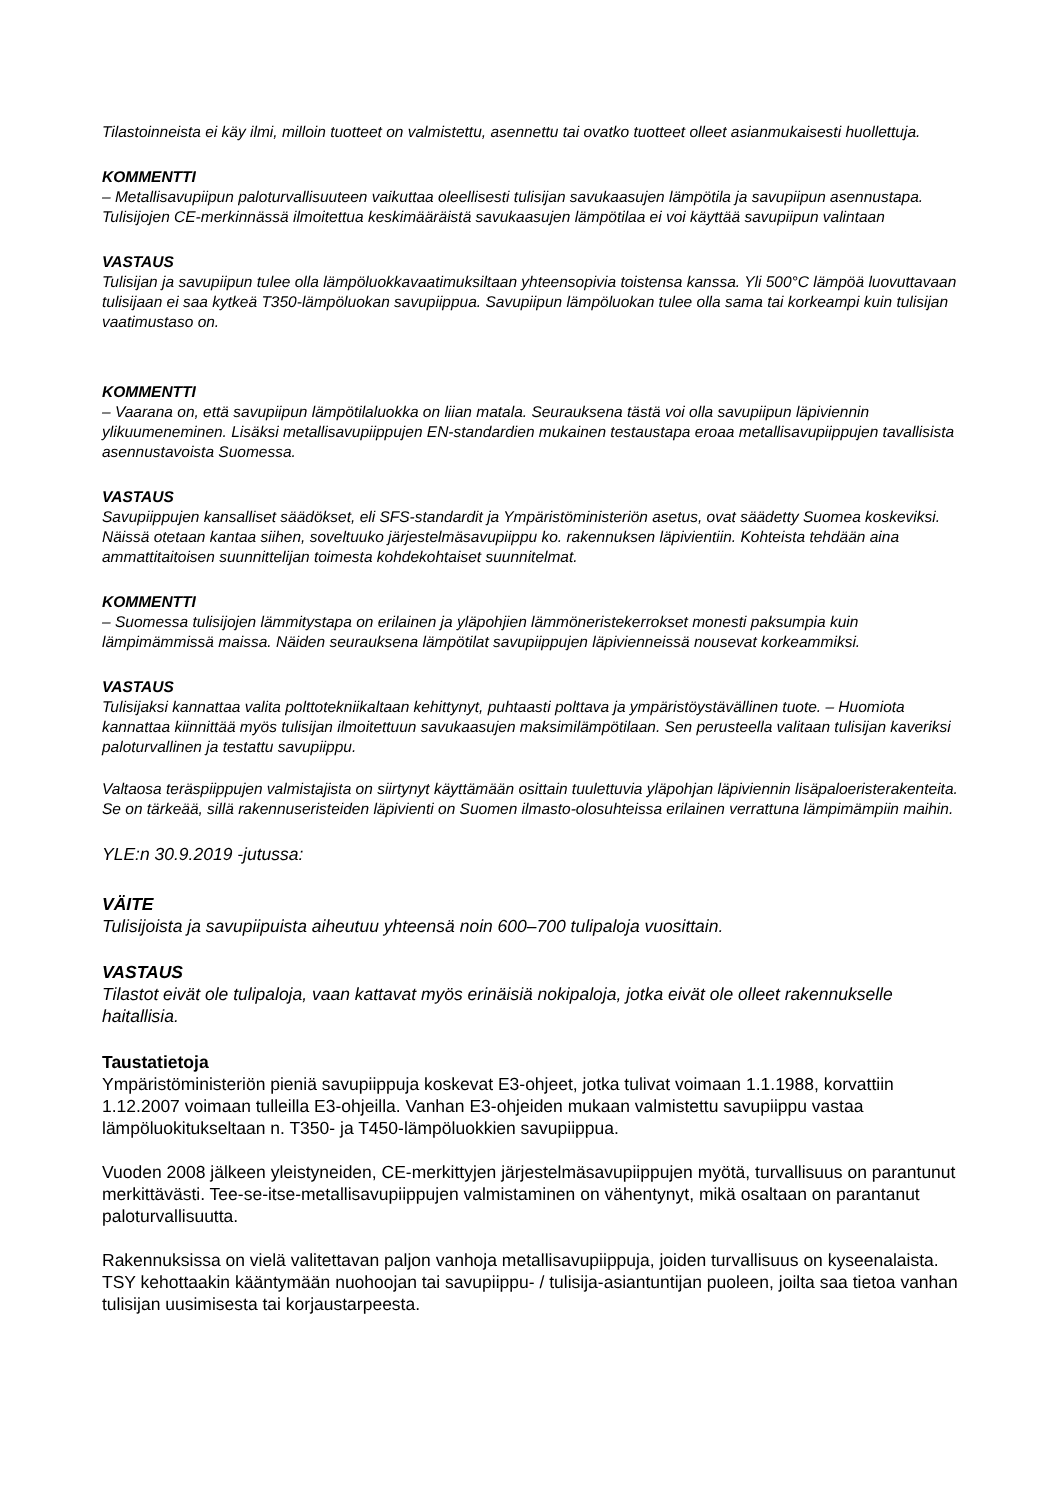Tilastoinneista ei käy ilmi, milloin tuotteet on valmistettu, asennettu tai ovatko tuotteet olleet asianmukaisesti huollettuja.
KOMMENTTI
– Metallisavupiipun paloturvallisuuteen vaikuttaa oleellisesti tulisijan savukaasujen lämpötila ja savupiipun asennustapa. Tulisijojen CE-merkinnässä ilmoitettua keskimääräistä savukaasujen lämpötilaa ei voi käyttää savupiipun valintaan
VASTAUS
Tulisijan ja savupiipun tulee olla lämpöluokkavaatimuksiltaan yhteensopivia toistensa kanssa. Yli 500°C lämpöä luovuttavaan tulisijaan ei saa kytkeä T350-lämpöluokan savupiippua. Savupiipun lämpöluokan tulee olla sama tai korkeampi kuin tulisijan vaatimustaso on.
KOMMENTTI
– Vaarana on, että savupiipun lämpötilaluokka on liian matala. Seurauksena tästä voi olla savupiipun läpiviennin ylikuumeneminen. Lisäksi metallisavupiippujen EN-standardien mukainen testaustapa eroaa metallisavupiippujen tavallisista asennustavoista Suomessa.
VASTAUS
Savupiippujen kansalliset säädökset, eli SFS-standardit ja Ympäristöministeriön asetus, ovat säädetty Suomea koskeviksi. Näissä otetaan kantaa siihen, soveltuuko järjestelmäsavupiippu ko. rakennuksen läpivientiin. Kohteista tehdään aina ammattitaitoisen suunnittelijan toimesta kohdekohtaiset suunnitelmat.
KOMMENTTI
– Suomessa tulisijojen lämmitystapa on erilainen ja yläpohjien lämmöneristekerrokset monesti paksumpia kuin lämpimämmissä maissa. Näiden seurauksena lämpötilat savupiippujen läpivienneissä nousevat korkeammiksi.
VASTAUS
Tulisijaksi kannattaa valita polttotekniikaltaan kehittynyt, puhtaasti polttava ja ympäristöystävällinen tuote. – Huomiota kannattaa kiinnittää myös tulisijan ilmoitettuun savukaasujen maksimilämpötilaan. Sen perusteella valitaan tulisijan kaveriksi paloturvallinen ja testattu savupiippu.
Valtaosa teräspiippujen valmistajista on siirtynyt käyttämään osittain tuulettuvia yläpohjan läpiviennin lisäpaloeristerakenteita. Se on tärkeää, sillä rakennuseristeiden läpivienti on Suomen ilmasto-olosuhteissa erilainen verrattuna lämpimämpiin maihin.
YLE:n 30.9.2019 -jutussa:
VÄITE
Tulisijoista ja savupiipuista aiheutuu yhteensä noin 600–700 tulipaloja vuosittain.
VASTAUS
Tilastot eivät ole tulipaloja, vaan kattavat myös erinäisiä nokipaloja, jotka eivät ole olleet rakennukselle haitallisia.
Taustatietoja
Ympäristöministeriön pieniä savupiippuja koskevat E3-ohjeet, jotka tulivat voimaan 1.1.1988, korvattiin 1.12.2007 voimaan tulleilla E3-ohjeilla. Vanhan E3-ohjeiden mukaan valmistettu savupiippu vastaa lämpöluokitukseltaan n. T350- ja T450-lämpöluokkien savupiippua.
Vuoden 2008 jälkeen yleistyneiden, CE-merkittyjen järjestelmäsavupiippujen myötä, turvallisuus on parantunut merkittävästi. Tee-se-itse-metallisavupiippujen valmistaminen on vähentynyt, mikä osaltaan on parantanut paloturvallisuutta.
Rakennuksissa on vielä valitettavan paljon vanhoja metallisavupiippuja, joiden turvallisuus on kyseenalaista. TSY kehottaakin kääntymään nuohoojan tai savupiippu- / tulisija-asiantuntijan puoleen, joilta saa tietoa vanhan tulisijan uusimisesta tai korjaustarpeesta.